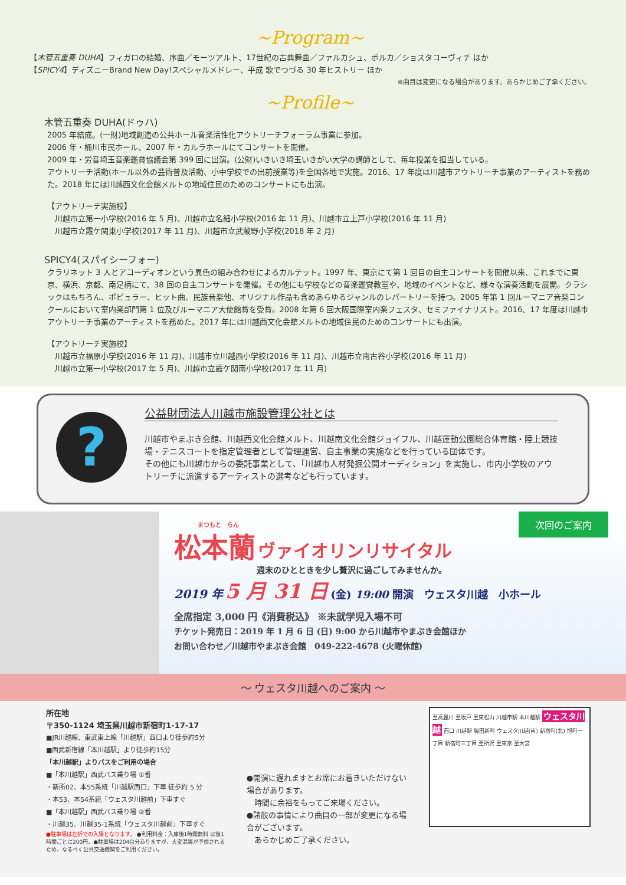~Program~
【木管五重奏 DUHA】フィガロの結婚、序曲／モーツアルト、17世紀の古典舞曲／ファルカシュ、ポルカ／ショスタコーヴィチ ほか
【SPICY4】ディズニーBrand New Day!スペシャルメドレー、平成 歌でつづる 30 年ヒストリー ほか
※曲目は変更になる場合があります。あらかじめご了承ください。
~Profile~
木管五重奏 DUHA(ドゥハ)
2005 年結成。(一財)地域創造の公共ホール音楽活性化アウトリーチフォーラム事業に参加。
2006 年・桶川市民ホール、2007 年・カルラホールにてコンサートを開催。
2009 年・労音埼玉音楽鑑賞協議会第 399 回に出演。(公財)いきいき埼玉いきがい大学の講師として、毎年授業を担当している。
アウトリーチ活動(ホール以外の芸術普及活動、小中学校での出前授業等)を全国各地で実施。2016、17 年度は川越市アウトリーチ事業のアーティストを務めた。2018 年には川越西文化会館メルトの地域住民のためのコンサートにも出演。
【アウトリーチ実施校】
　川越市立第一小学校(2016 年 5 月)、川越市立名細小学校(2016 年 11 月)、川越市立上戸小学校(2016 年 11 月)
　川越市立霞ケ関東小学校(2017 年 11 月)、川越市立武蔵野小学校(2018 年 2 月)
SPICY4(スパイシーフォー)
クラリネット 3 人とアコーディオンという異色の組み合わせによるカルテット。1997 年、東京にて第 1 回目の自主コンサートを開催以来、これまでに東京、横浜、京都、南足柄にて、38 回の自主コンサートを開催。その他にも学校などの音楽鑑賞教室や、地域のイベントなど、様々な演奏活動を展開。クラシックはもちろん、ポピュラー、ヒット曲、民族音楽他、オリジナル作品も含めあらゆるジャンルのレパートリーを持つ。2005 年第 1 回ルーマニア音楽コンクールにおいて室内楽部門第 1 位及びルーマニア大使館賞を受賞。2008 年第 6 回大阪国際室内楽フェスタ、セミファイナリスト。2016、17 年度は川越市アウトリーチ事業のアーティストを務めた。2017 年には川越西文化会館メルトの地域住民のためのコンサートにも出演。
【アウトリーチ実施校】
　川越市立福原小学校(2016 年 11 月)、川越市立川越西小学校(2016 年 11 月)、川越市立南古谷小学校(2016 年 11 月)
　川越市立第一小学校(2017 年 5 月)、川越市立霞ケ関南小学校(2017 年 11 月)
?
公益財団法人川越市施設管理公社とは
川越市やまぶき会館、川越西文化会館メルト、川越南文化会館ジョイフル、川越運動公園総合体育館・陸上競技場・テニスコートを指定管理者として管理運営、自主事業の実施などを行っている団体です。
その他にも川越市からの委託事業として、「川越市人材発掘公開オーディション」を実施し、市内小学校のアウトリーチに派遣するアーティストの選考なども行っています。
次回のご案内
まつもと　らん
松本蘭 ヴァイオリンリサイタル
週末のひとときを少し贅沢に過ごしてみませんか。
2019 年 5 月 31 日 (金) 19:00 開演　ウェスタ川越　小ホール
全席指定 3,000 円《消費税込》 ※未就学児入場不可
チケット発売日：2019 年 1 月 6 日 (日) 9:00 から川越市やまぶき会館ほか
お問い合わせ／川越市やまぶき会館　049-222-4678 (火曜休館)
～ ウェスタ川越へのご案内 ～
所在地
〒350-1124 埼玉県川越市新宿町1-17-17
■JR川越線、東武東上線「川越駅」西口より徒歩約5分
■西武新宿線「本川越駅」より徒歩約15分
「本川越駅」よりバスをご利用の場合
■「本川越駅」西武バス乗り場 ①番
・新所02、本55系統「川越駅西口」下車 徒歩約 5 分
・本53、本54系統「ウェスタ川越前」下車すぐ
■「本川越駅」西武バス乗り場 ②番
・川越35、川越35-1系統「ウェスタ川越前」下車すぐ
●駐車場は左折での入場となります。 ●利用料金：入庫後1時間無料 以後1時間ごとに200円。●駐車場は204台分ありますが、大変混雑が予想されるため、なるべく公共交通機関をご利用ください。
●開演に遅れますとお席にお着きいただけない場合があります。
　時間に余裕をもってご来場ください。
●諸般の事情により曲目の一部が変更になる場合がございます。
　あらかじめご了承ください。
至高麗川 至坂戸 至東松山 川越市駅 本川越駅 ウェスタ川越 西口 川越駅 脇田新町 ウェスタ川越(南) 新宿町(北) 旭町一丁目 新宿町三丁目 至所沢 至東京 至大宮